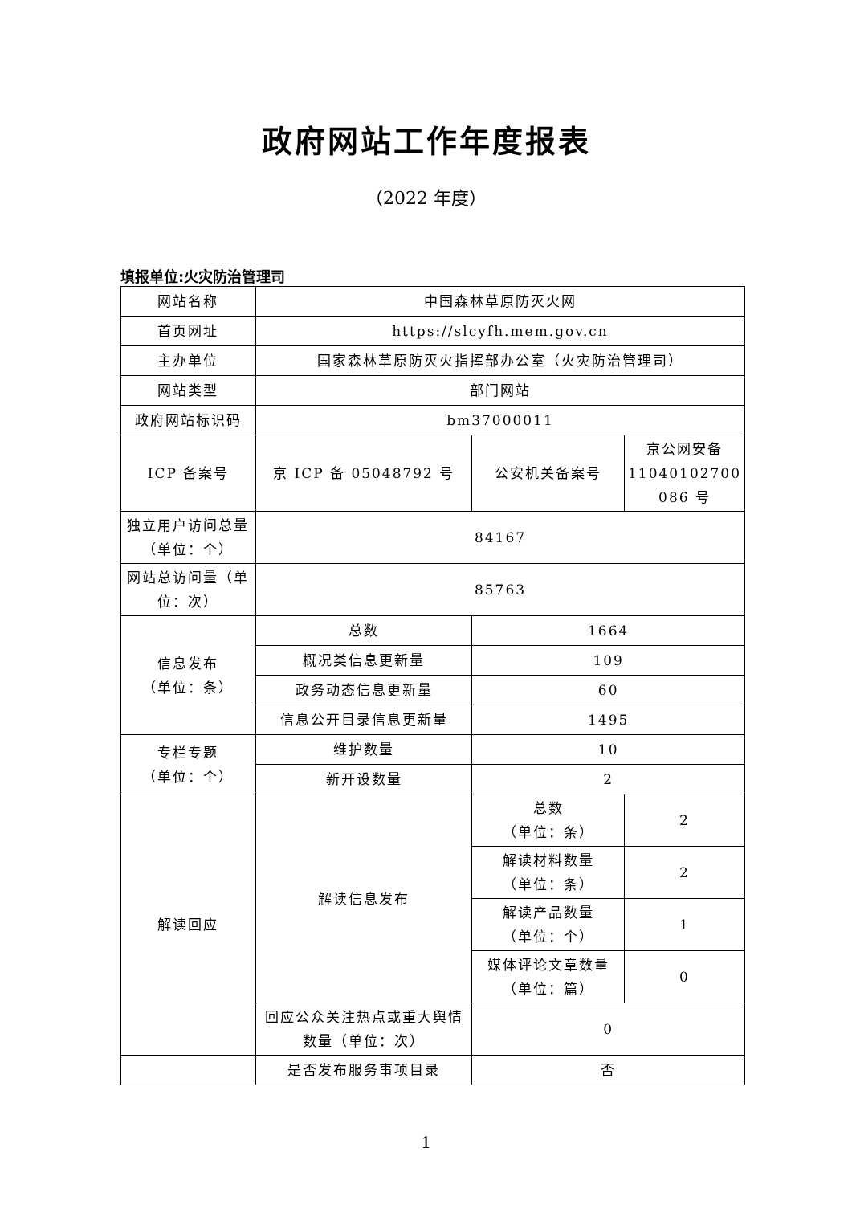政府网站工作年度报表
（2022 年度）
填报单位:火灾防治管理司
| 网站名称 | 中国森林草原防灭火网 | | |
| 首页网址 | https://slcyfh.mem.gov.cn | | |
| 主办单位 | 国家森林草原防灭火指挥部办公室（火灾防治管理司） | | |
| 网站类型 | 部门网站 | | |
| 政府网站标识码 | bm37000011 | | |
| ICP 备案号 | 京 ICP 备 05048792 号 | 公安机关备案号 | 京公网安备 11040102700 086 号 |
| 独立用户访问总量（单位：个） | 84167 | | |
| 网站总访问量（单位：次） | 85763 | | |
| 信息发布 （单位：条） | 总数 | 1664 | |
| | 概况类信息更新量 | 109 | |
| | 政务动态信息更新量 | 60 | |
| | 信息公开目录信息更新量 | 1495 | |
| 专栏专题 （单位：个） | 维护数量 | 10 | |
| | 新开设数量 | 2 | |
| 解读回应 | 解读信息发布 | 总数 （单位：条） | 2 |
| | | 解读材料数量 （单位：条） | 2 |
| | | 解读产品数量 （单位：个） | 1 |
| | | 媒体评论文章数量 （单位：篇） | 0 |
| | 回应公众关注热点或重大舆情数量（单位：次） | 0 | |
| | 是否发布服务事项目录 | 否 | |
1